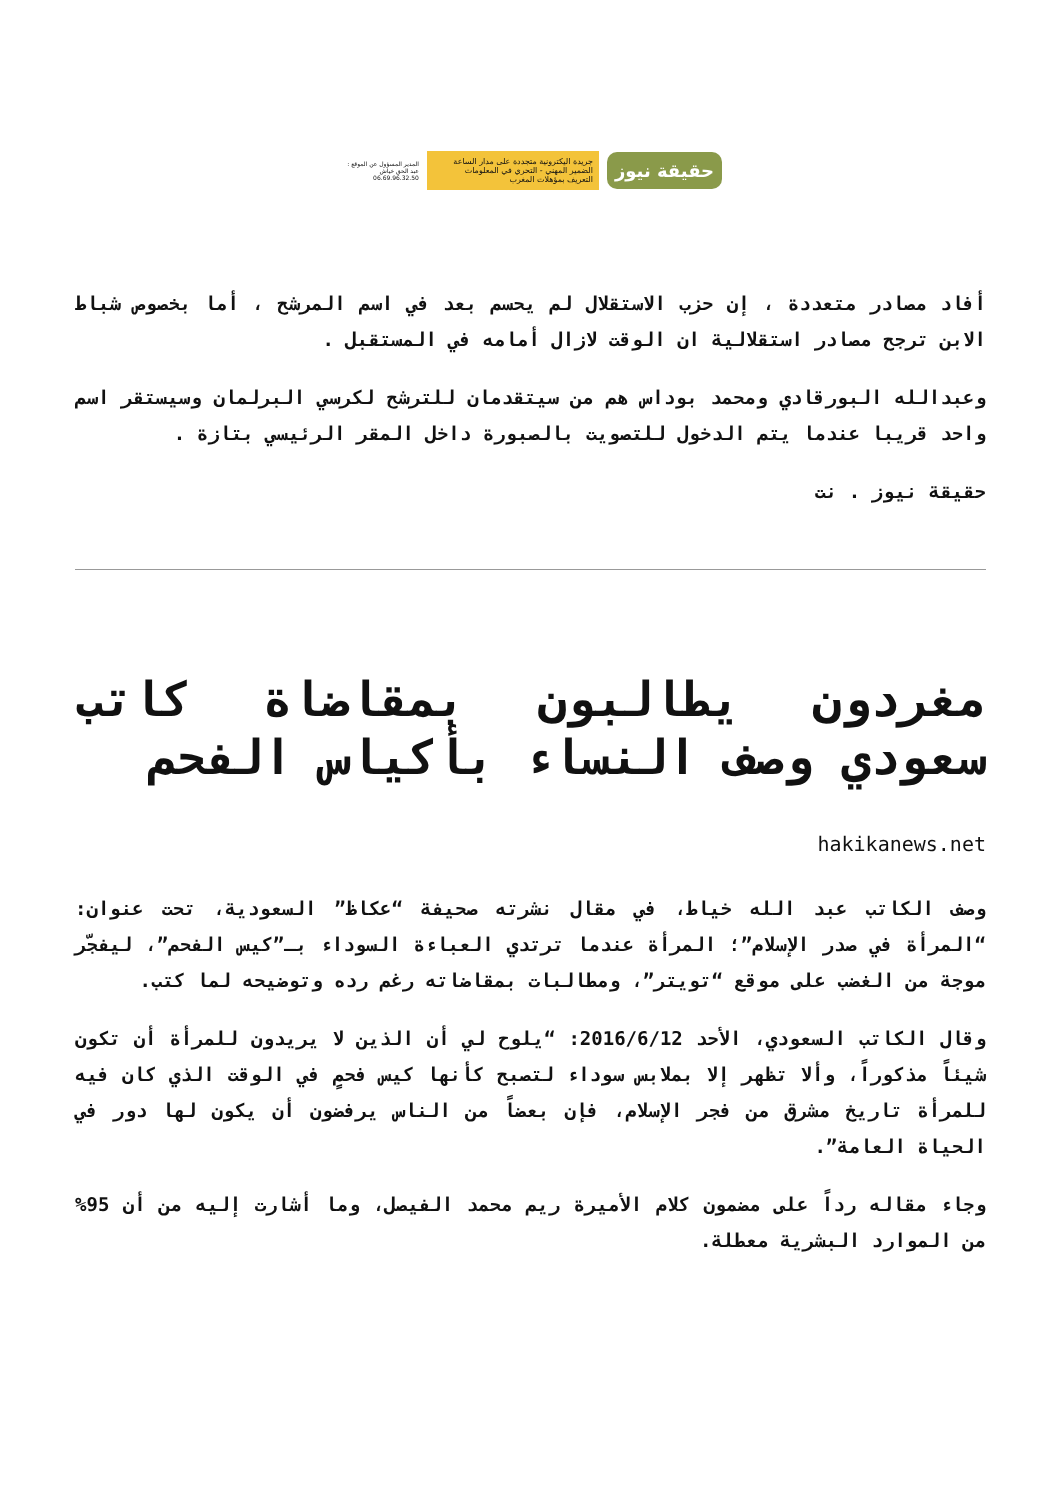حقيقة نيوز
جريدة اليكترونية متجددة على مدار الساعة
الضمير المهني - التحري في المعلومات
التعريف بمؤهلات المغرب
المدير المسؤول عن الموقع :
عبد الحق خياش
06.69.96.32.50
أفاد مصادر متعددة ، إن حزب الاستقلال لم يحسم بعد في اسم المرشح ، أما بخصوص شباط الابن ترجح مصادر استقلالية ان الوقت لازال أمامه في المستقبل .
وعبدالله البورقادي ومحمد بوداس هم من سيتقدمان للترشح لكرسي البرلمان وسيستقر اسم واحد قريبا عندما يتم الدخول للتصويت بالصبورة داخل المقر الرئيسي بتازة .
حقيقة نيوز . نت
مغردون يطالبون بمقاضاة كاتب سعودي وصف النساء بأكياس الفحم
hakikanews.net
وصف الكاتب عبد الله خياط، في مقال نشرته صحيفة “عكاظ” السعودية، تحت عنوان: “المرأة في صدر الإسلام”؛ المرأة عندما ترتدي العباءة السوداء بـ”كيس الفحم”، ليفجّر موجة من الغضب على موقع “تويتر”، ومطالبات بمقاضاته رغم رده وتوضيحه لما كتب.
وقال الكاتب السعودي، الأحد 2016/6/12: “يلوح لي أن الذين لا يريدون للمرأة أن تكون شيئاً مذكوراً، وألا تظهر إلا بملابس سوداء لتصبح كأنها كيس فحمٍ في الوقت الذي كان فيه للمرأة تاريخ مشرق من فجر الإسلام، فإن بعضاً من الناس يرفضون أن يكون لها دور في الحياة العامة”.
وجاء مقاله رداً على مضمون كلام الأميرة ريم محمد الفيصل، وما أشارت إليه من أن 95% من الموارد البشرية معطلة.